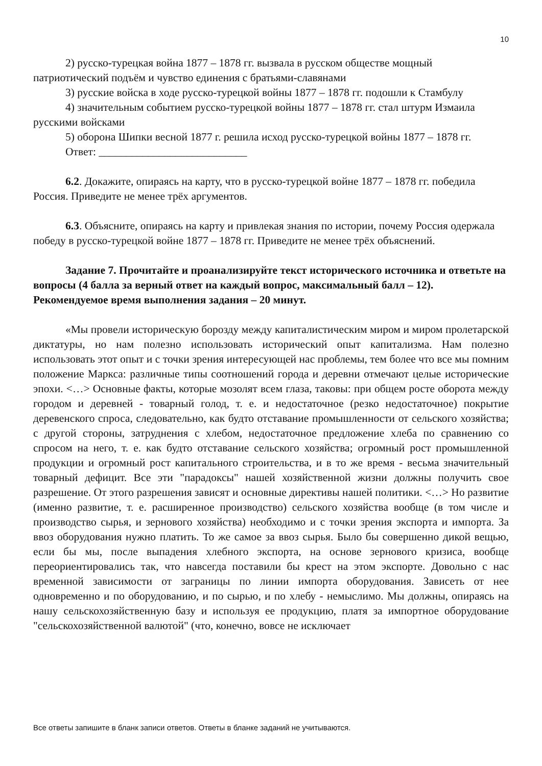10
2) русско-турецкая война 1877 – 1878 гг. вызвала в русском обществе мощный патриотический подъём и чувство единения с братьями-славянами
3) русские войска в ходе русско-турецкой войны 1877 – 1878 гг. подошли к Стамбулу
4) значительным событием русско-турецкой войны 1877 – 1878 гг. стал штурм Измаила русскими войсками
5) оборона Шипки весной 1877 г. решила исход русско-турецкой войны 1877 – 1878 гг.
Ответ: ___________________________
6.2. Докажите, опираясь на карту, что в русско-турецкой войне 1877 – 1878 гг. победила Россия. Приведите не менее трёх аргументов.
6.3. Объясните, опираясь на карту и привлекая знания по истории, почему Россия одержала победу в русско-турецкой войне 1877 – 1878 гг. Приведите не менее трёх объяснений.
Задание 7. Прочитайте и проанализируйте текст исторического источника и ответьте на вопросы (4 балла за верный ответ на каждый вопрос, максимальный балл – 12). Рекомендуемое время выполнения задания – 20 минут.
«Мы провели историческую борозду между капиталистическим миром и миром пролетарской диктатуры, но нам полезно использовать исторический опыт капитализма. Нам полезно использовать этот опыт и с точки зрения интересующей нас проблемы, тем более что все мы помним положение Маркса: различные типы соотношений города и деревни отмечают целые исторические эпохи. <…> Основные факты, которые мозолят всем глаза, таковы: при общем росте оборота между городом и деревней - товарный голод, т. е. и недостаточное (резко недостаточное) покрытие деревенского спроса, следовательно, как будто отставание промышленности от сельского хозяйства; с другой стороны, затруднения с хлебом, недостаточное предложение хлеба по сравнению со спросом на него, т. е. как будто отставание сельского хозяйства; огромный рост промышленной продукции и огромный рост капитального строительства, и в то же время - весьма значительный товарный дефицит. Все эти "парадоксы" нашей хозяйственной жизни должны получить свое разрешение. От этого разрешения зависят и основные директивы нашей политики. <…> Но развитие (именно развитие, т. е. расширенное производство) сельского хозяйства вообще (в том числе и производство сырья, и зернового хозяйства) необходимо и с точки зрения экспорта и импорта. За ввоз оборудования нужно платить. То же самое за ввоз сырья. Было бы совершенно дикой вещью, если бы мы, после выпадения хлебного экспорта, на основе зернового кризиса, вообще переориентировались так, что навсегда поставили бы крест на этом экспорте. Довольно с нас временной зависимости от заграницы по линии импорта оборудования. Зависеть от нее одновременно и по оборудованию, и по сырью, и по хлебу - немыслимо. Мы должны, опираясь на нашу сельскохозяйственную базу и используя ее продукцию, платя за импортное оборудование "сельскохозяйственной валютой" (что, конечно, вовсе не исключает
Все ответы запишите в бланк записи ответов. Ответы в бланке заданий не учитываются.